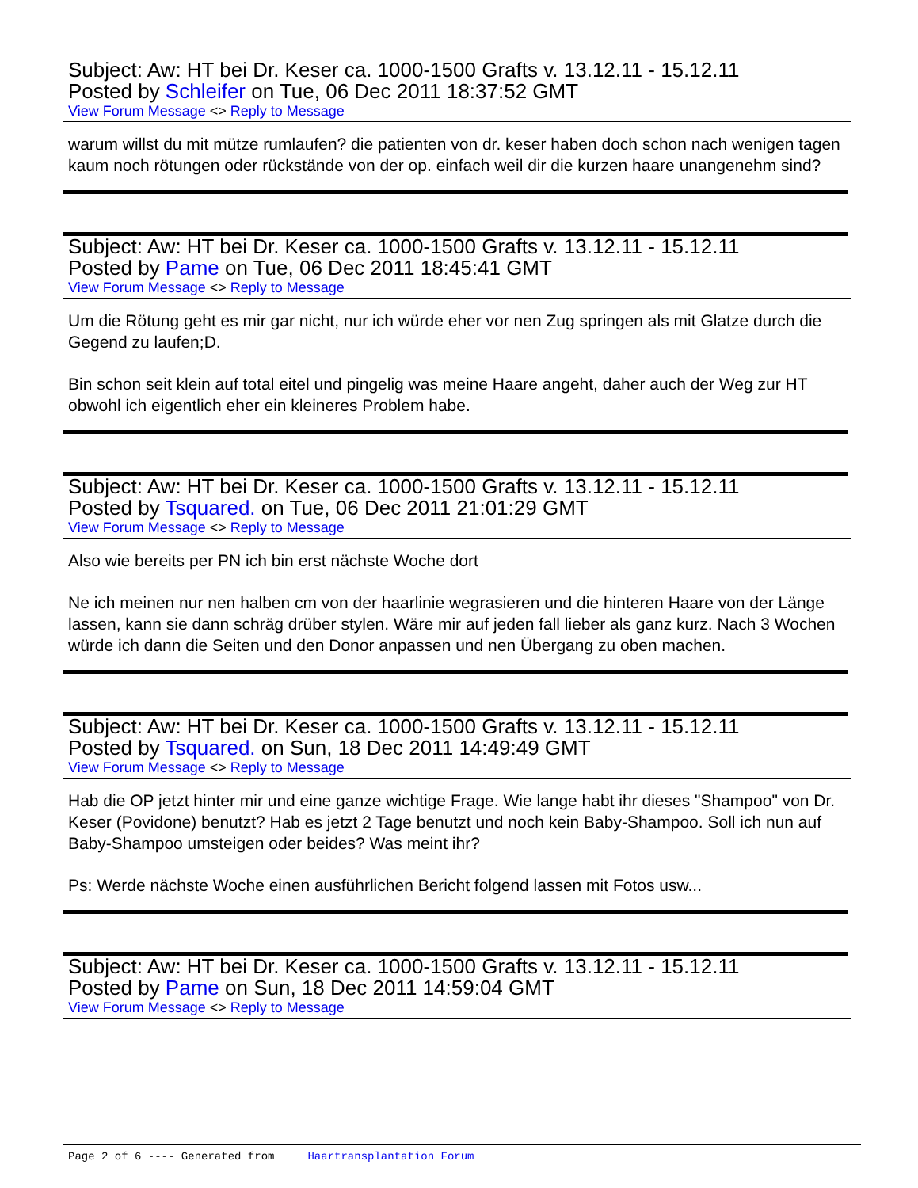Subject: Aw: HT bei Dr. Keser ca. 1000-1500 Grafts v. 13.12.11 - 15.12.11
Posted by Schleifer on Tue, 06 Dec 2011 18:37:52 GMT
View Forum Message <> Reply to Message
warum willst du mit mütze rumlaufen? die patienten von dr. keser haben doch schon nach wenigen tagen kaum noch rötungen oder rückstände von der op. einfach weil dir die kurzen haare unangenehm sind?
Subject: Aw: HT bei Dr. Keser ca. 1000-1500 Grafts v. 13.12.11 - 15.12.11
Posted by Pame on Tue, 06 Dec 2011 18:45:41 GMT
View Forum Message <> Reply to Message
Um die Rötung geht es mir gar nicht, nur ich würde eher vor nen Zug springen als mit Glatze durch die Gegend zu laufen;D.
Bin schon seit klein auf total eitel und pingelig was meine Haare angeht, daher auch der Weg zur HT obwohl ich eigentlich eher ein kleineres Problem habe.
Subject: Aw: HT bei Dr. Keser ca. 1000-1500 Grafts v. 13.12.11 - 15.12.11
Posted by Tsquared. on Tue, 06 Dec 2011 21:01:29 GMT
View Forum Message <> Reply to Message
Also wie bereits per PN ich bin erst nächste Woche dort
Ne ich meinen nur nen halben cm von der haarlinie wegrasieren und die hinteren Haare von der Länge lassen, kann sie dann schräg drüber stylen. Wäre mir auf jeden fall lieber als ganz kurz. Nach 3 Wochen würde ich dann die Seiten und den Donor anpassen und nen Übergang zu oben machen.
Subject: Aw: HT bei Dr. Keser ca. 1000-1500 Grafts v. 13.12.11 - 15.12.11
Posted by Tsquared. on Sun, 18 Dec 2011 14:49:49 GMT
View Forum Message <> Reply to Message
Hab die OP jetzt hinter mir und eine ganze wichtige Frage. Wie lange habt ihr dieses "Shampoo" von Dr. Keser (Povidone) benutzt? Hab es jetzt 2 Tage benutzt und noch kein Baby-Shampoo. Soll ich nun auf Baby-Shampoo umsteigen oder beides? Was meint ihr?
Ps: Werde nächste Woche einen ausführlichen Bericht folgend lassen mit Fotos usw...
Subject: Aw: HT bei Dr. Keser ca. 1000-1500 Grafts v. 13.12.11 - 15.12.11
Posted by Pame on Sun, 18 Dec 2011 14:59:04 GMT
View Forum Message <> Reply to Message
Page 2 of 6 ---- Generated from Haartransplantation Forum